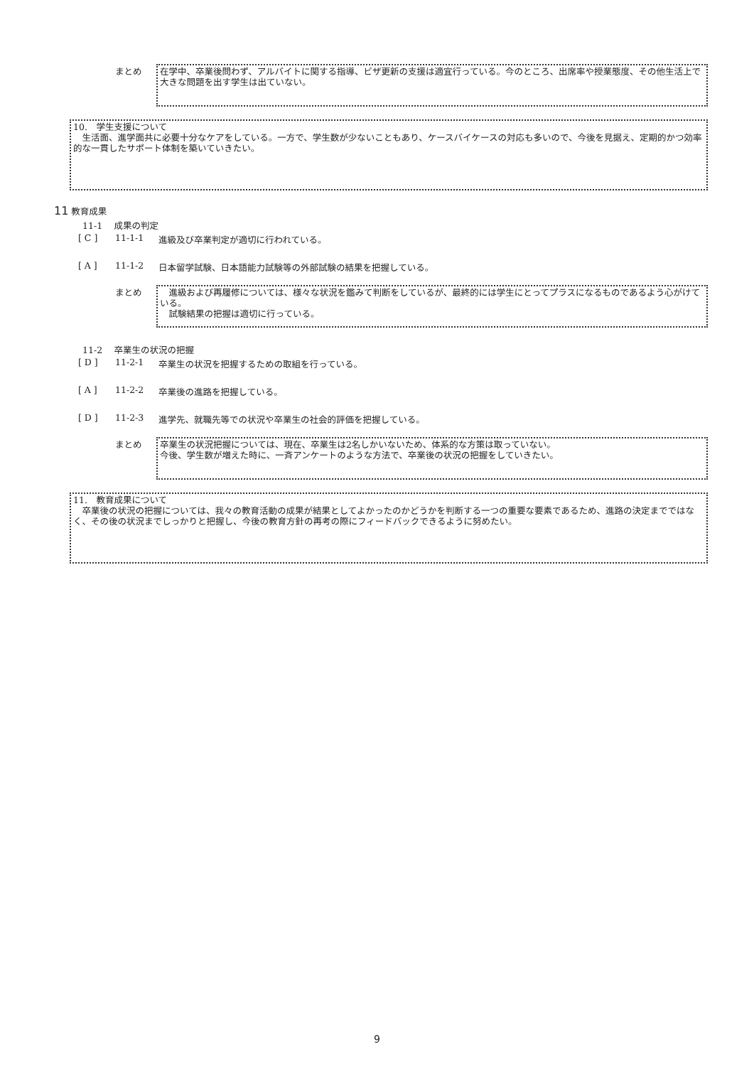まとめ
在学中、卒業後問わず、アルバイトに関する指導、ビザ更新の支援は適宜行っている。今のところ、出席率や授業態度、その他生活上で大きな問題を出す学生は出ていない。
10.　学生支援について
　生活面、進学面共に必要十分なケアをしている。一方で、学生数が少ないこともあり、ケースバイケースの対応も多いので、今後を見据え、定期的かつ効率的な一貫したサポート体制を築いていきたい。
11 教育成果
11-1　 成果の判定
[ C ] 11-1-1 進級及び卒業判定が適切に行われている。
[ A ] 11-1-2 日本留学試験、日本語能力試験等の外部試験の結果を把握している。
まとめ
　進級および再履修については、様々な状況を鑑みて判断をしているが、最終的には学生にとってプラスになるものであるよう心がけている。
　試験結果の把握は適切に行っている。
11-2　 卒業生の状況の把握
[ D ] 11-2-1 卒業生の状況を把握するための取組を行っている。
[ A ] 11-2-2 卒業後の進路を把握している。
[ D ] 11-2-3 進学先、就職先等での状況や卒業生の社会的評価を把握している。
まとめ
卒業生の状況把握については、現在、卒業生は2名しかいないため、体系的な方策は取っていない。
今後、学生数が増えた時に、一斉アンケートのような方法で、卒業後の状況の把握をしていきたい。
11.　教育成果について
　卒業後の状況の把握については、我々の教育活動の成果が結果としてよかったのかどうかを判断する一つの重要な要素であるため、進路の決定までではなく、その後の状況までしっかりと把握し、今後の教育方針の再考の際にフィードバックできるように努めたい。
9